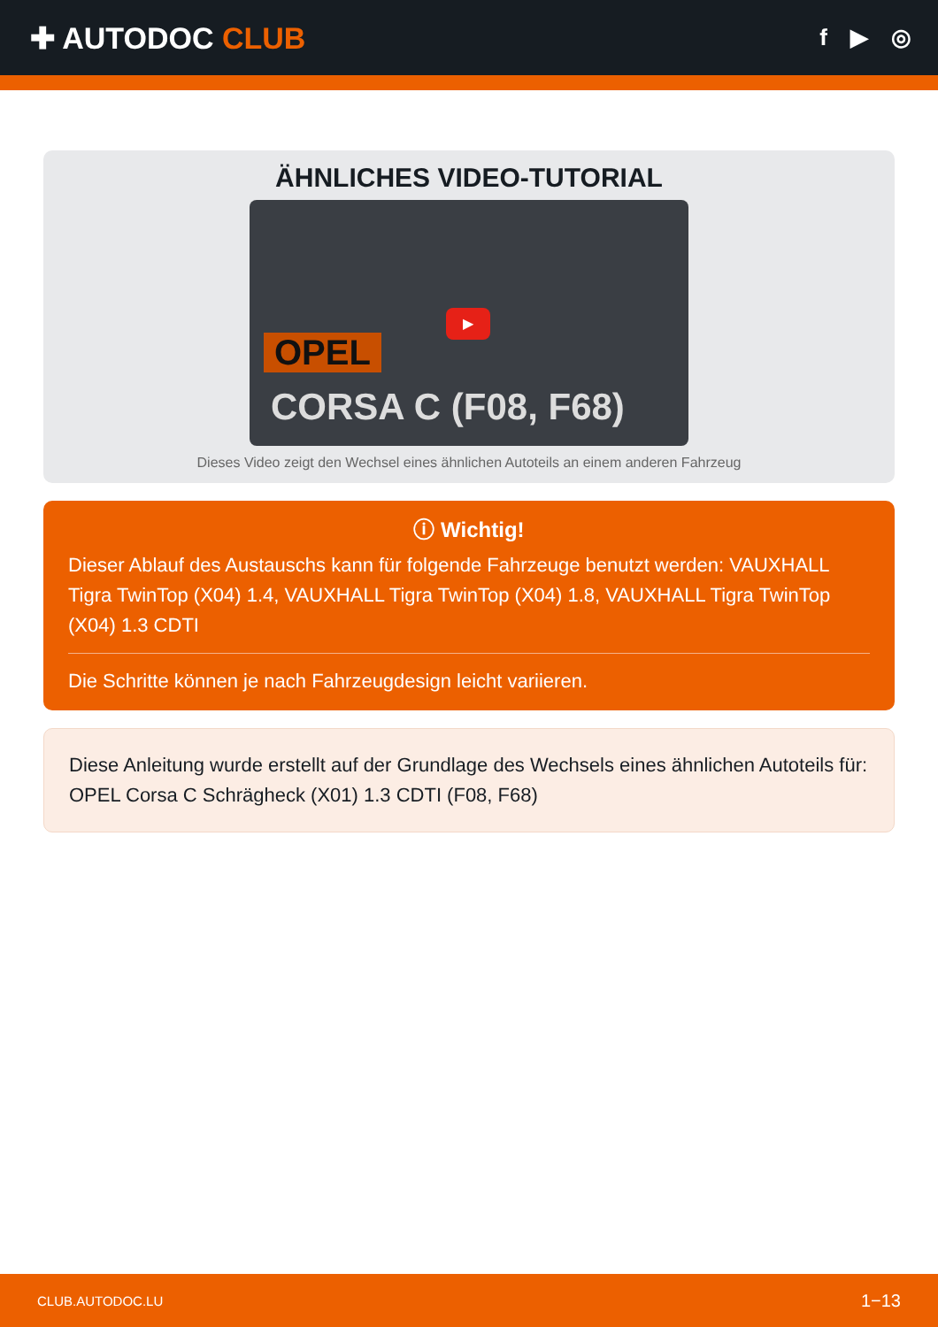✚ AUTODOC CLUB
f ▶ ◎
ÄHNLICHES VIDEO-TUTORIAL
OPEL
CORSA C (F08, F68)
▶
Dieses Video zeigt den Wechsel eines ähnlichen Autoteils an einem anderen Fahrzeug
ⓘ Wichtig!
Dieser Ablauf des Austauschs kann für folgende Fahrzeuge benutzt werden: VAUXHALL Tigra TwinTop (X04) 1.4, VAUXHALL Tigra TwinTop (X04) 1.8, VAUXHALL Tigra TwinTop (X04) 1.3 CDTI
Die Schritte können je nach Fahrzeugdesign leicht variieren.
Diese Anleitung wurde erstellt auf der Grundlage des Wechsels eines ähnlichen Autoteils für: OPEL Corsa C Schrägheck (X01) 1.3 CDTI (F08, F68)
CLUB.AUTODOC.LU 1−13